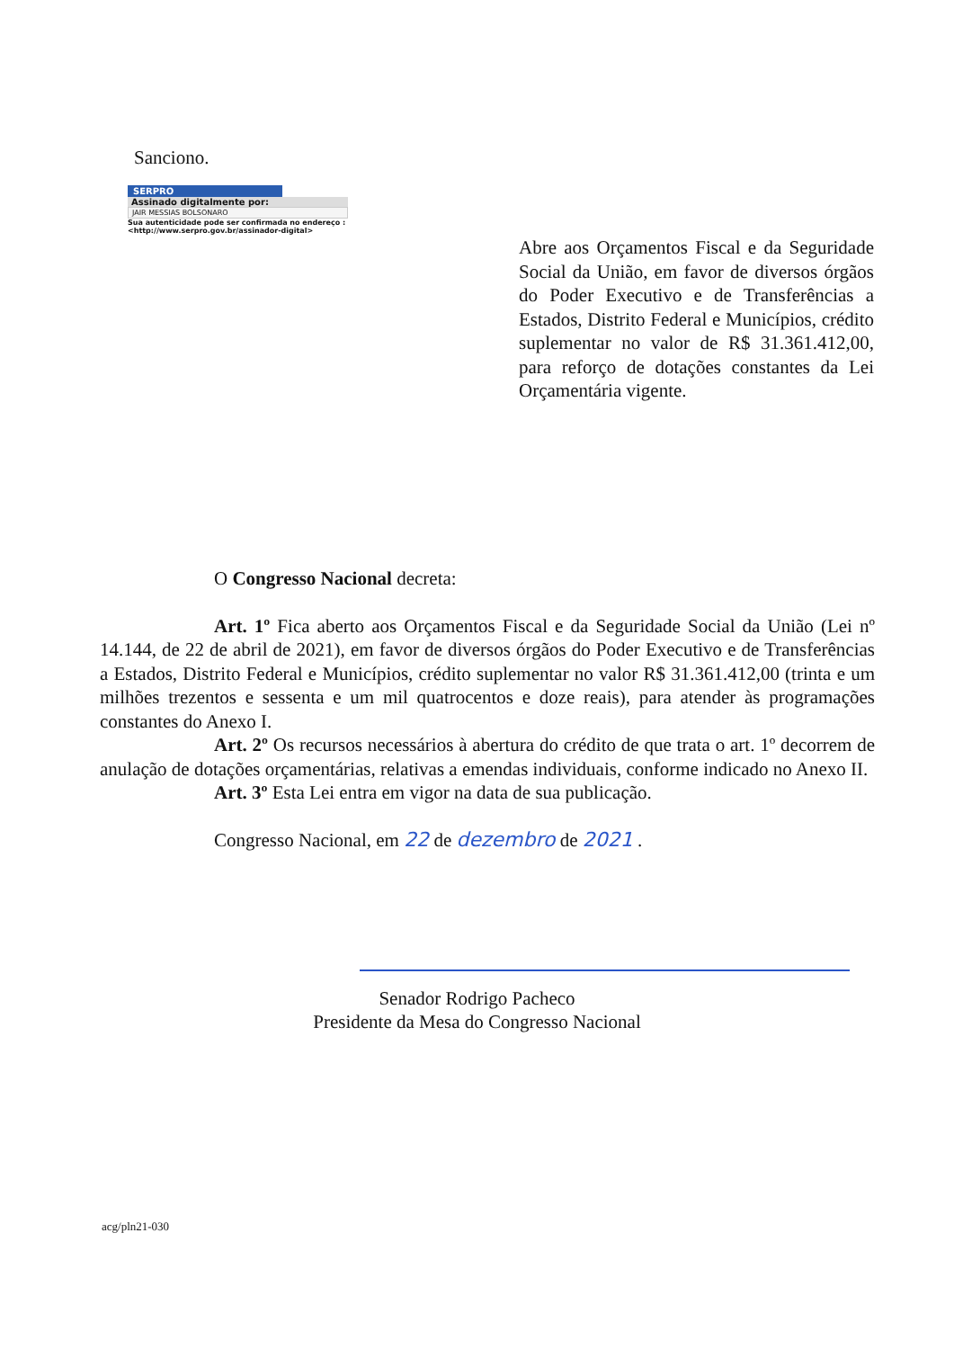Sanciono.
SERPRO
Assinado digitalmente por:
JAIR MESSIAS BOLSONARO
Sua autenticidade pode ser confirmada no endereço : <http://www.serpro.gov.br/assinador-digital>
Abre aos Orçamentos Fiscal e da Seguridade Social da União, em favor de diversos órgãos do Poder Executivo e de Transferências a Estados, Distrito Federal e Municípios, crédito suplementar no valor de R$ 31.361.412,00, para reforço de dotações constantes da Lei Orçamentária vigente.
O Congresso Nacional decreta:
Art. 1º Fica aberto aos Orçamentos Fiscal e da Seguridade Social da União (Lei nº 14.144, de 22 de abril de 2021), em favor de diversos órgãos do Poder Executivo e de Transferências a Estados, Distrito Federal e Municípios, crédito suplementar no valor R$ 31.361.412,00 (trinta e um milhões trezentos e sessenta e um mil quatrocentos e doze reais), para atender às programações constantes do Anexo I.
Art. 2º Os recursos necessários à abertura do crédito de que trata o art. 1º decorrem de anulação de dotações orçamentárias, relativas a emendas individuais, conforme indicado no Anexo II.
Art. 3º Esta Lei entra em vigor na data de sua publicação.
Congresso Nacional, em 22 de dezembro de 2021 .
Senador Rodrigo Pacheco
Presidente da Mesa do Congresso Nacional
acg/pln21-030